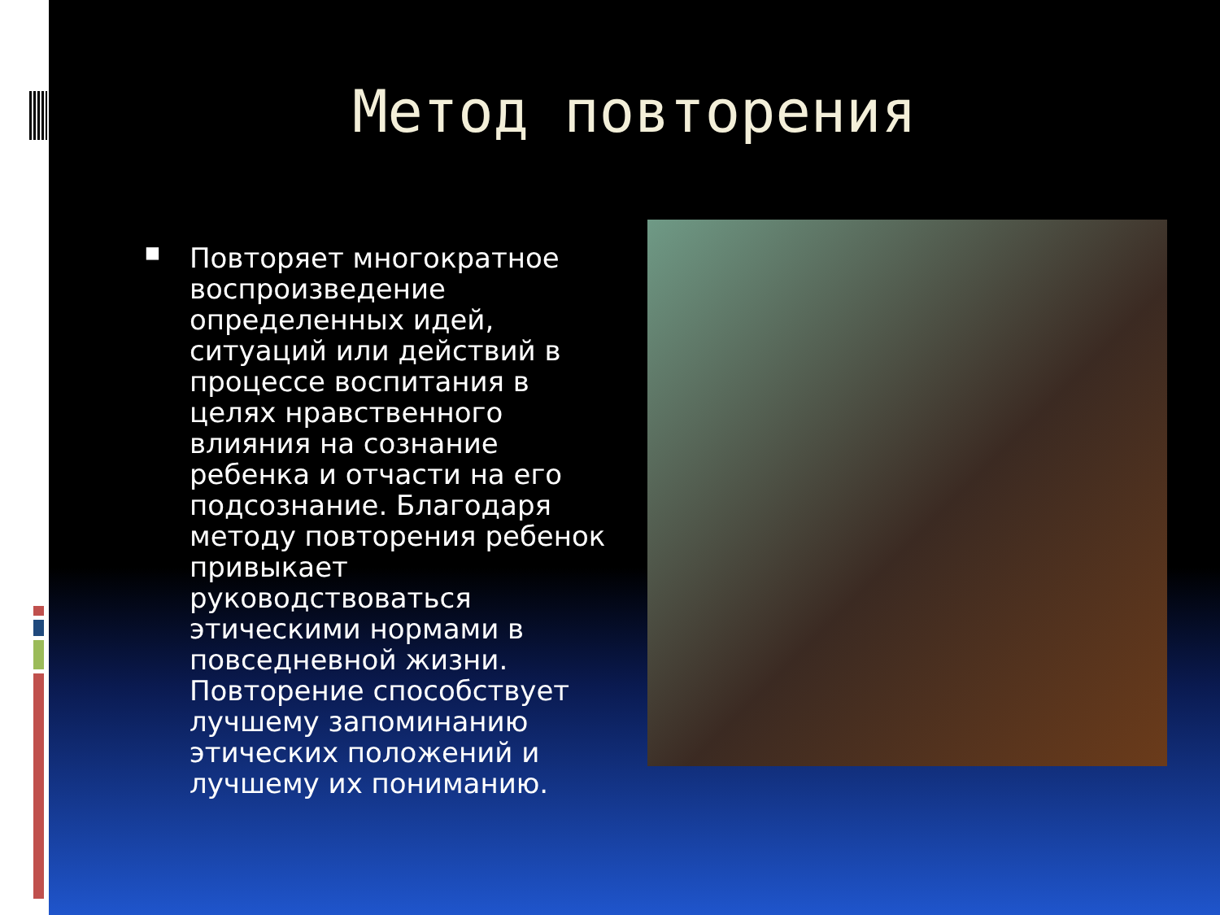Метод повторения
■
Повторяет многократное воспроизведение определенных идей, ситуаций или действий в процессе воспитания в целях нравственного влияния на сознание ребенка и отчасти на его подсознание. Благодаря методу повторения ребенок привыкает руководствоваться этическими нормами в повседневной жизни. Повторение способствует лучшему запоминанию этических положений и лучшему их пониманию.